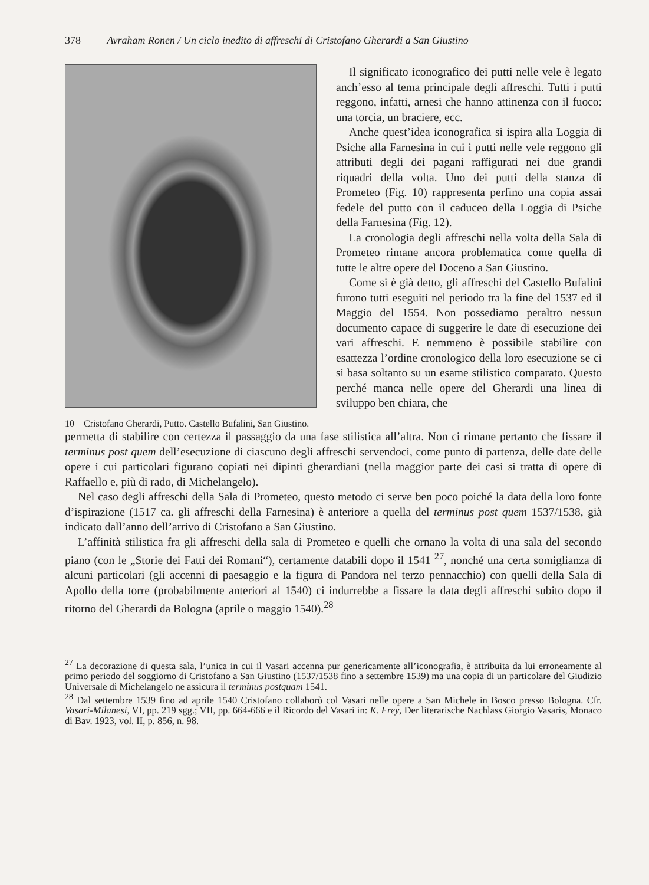378 Avraham Ronen / Un ciclo inedito di affreschi di Cristofano Gherardi a San Giustino
10 Cristofano Gherardi, Putto. Castello Bufalini, San Giustino.
Il significato iconografico dei putti nelle vele è legato anch’esso al tema principale degli affreschi. Tutti i putti reggono, infatti, arnesi che hanno attinenza con il fuoco: una torcia, un braciere, ecc.
Anche quest’idea iconografica si ispira alla Loggia di Psiche alla Farnesina in cui i putti nelle vele reggono gli attributi degli dei pagani raffigurati nei due grandi riquadri della volta. Uno dei putti della stanza di Prometeo (Fig. 10) rappresenta perfino una copia assai fedele del putto con il caduceo della Loggia di Psiche della Farnesina (Fig. 12).
La cronologia degli affreschi nella volta della Sala di Prometeo rimane ancora problematica come quella di tutte le altre opere del Doceno a San Giustino.
Come si è già detto, gli affreschi del Castello Bufalini furono tutti eseguiti nel periodo tra la fine del 1537 ed il Maggio del 1554. Non possediamo peraltro nessun documento capace di suggerire le date di esecuzione dei vari affreschi. E nemmeno è possibile stabilire con esattezza l’ordine cronologico della loro esecuzione se ci si basa soltanto su un esame stilistico comparato. Questo perché manca nelle opere del Gherardi una linea di sviluppo ben chiara, che
permetta di stabilire con certezza il passaggio da una fase stilistica all’altra. Non ci rimane pertanto che fissare il terminus post quem dell’esecuzione di ciascuno degli affreschi servendoci, come punto di partenza, delle date delle opere i cui particolari figurano copiati nei dipinti gherardiani (nella maggior parte dei casi si tratta di opere di Raffaello e, più di rado, di Michelangelo).
Nel caso degli affreschi della Sala di Prometeo, questo metodo ci serve ben poco poiché la data della loro fonte d’ispirazione (1517 ca. gli affreschi della Farnesina) è anteriore a quella del terminus post quem 1537/1538, già indicato dall’anno dell’arrivo di Cristofano a San Giustino.
L’affinità stilistica fra gli affreschi della sala di Prometeo e quelli che ornano la volta di una sala del secondo piano (con le „Storie dei Fatti dei Romani“), certamente databili dopo il 1541 <sup>27</sup>, nonché una certa somiglianza di alcuni particolari (gli accenni di paesaggio e la figura di Pandora nel terzo pennacchio) con quelli della Sala di Apollo della torre (probabilmente anteriori al 1540) ci indurrebbe a fissare la data degli affreschi subito dopo il ritorno del Gherardi da Bologna (aprile o maggio 1540).<sup>28</sup>
<sup>27</sup> La decorazione di questa sala, l’unica in cui il Vasari accenna pur genericamente all’iconografia, è attribuita da lui erroneamente al primo periodo del soggiorno di Cristofano a San Giustino (1537/1538 fino a settembre 1539) ma una copia di un particolare del Giudizio Universale di Michelangelo ne assicura il terminus postquam 1541.
<sup>28</sup> Dal settembre 1539 fino ad aprile 1540 Cristofano collaborò col Vasari nelle opere a San Michele in Bosco presso Bologna. Cfr. Vasari-Milanesi, VI, pp. 219 sgg.; VII, pp. 664-666 e il Ricordo del Vasari in: K. Frey, Der literarische Nachlass Giorgio Vasaris, Monaco di Bav. 1923, vol. II, p. 856, n. 98.